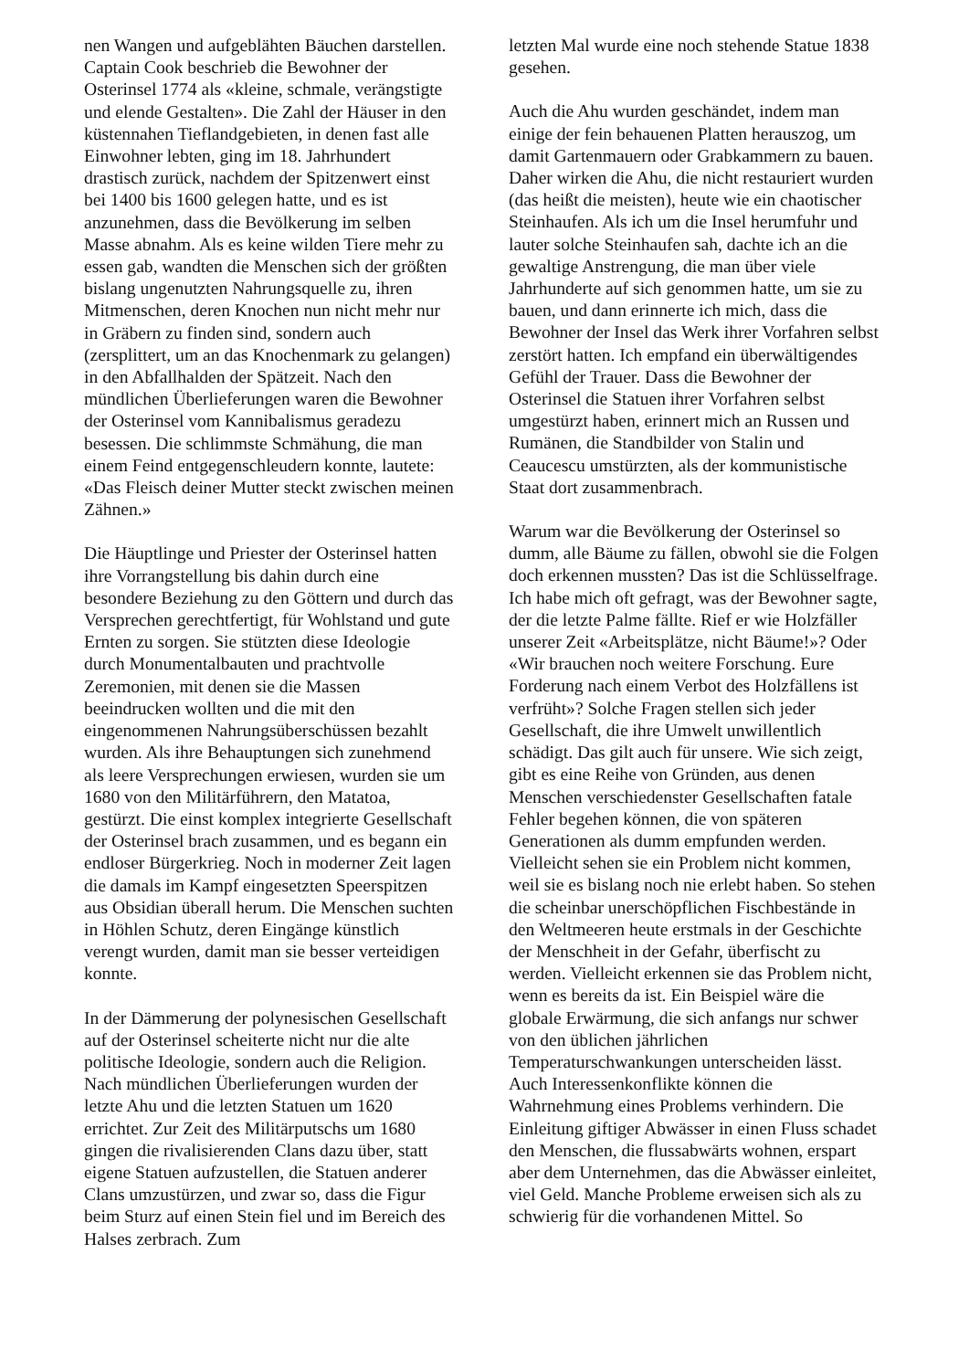nen Wangen und aufgeblähten Bäuchen darstellen. Captain Cook beschrieb die Bewohner der Osterinsel 1774 als «kleine, schmale, verängstigte und elende Gestalten». Die Zahl der Häuser in den küstennahen Tieflandgebieten, in denen fast alle Einwohner lebten, ging im 18. Jahrhundert drastisch zurück, nachdem der Spitzenwert einst bei 1400 bis 1600 gelegen hatte, und es ist anzunehmen, dass die Bevölkerung im selben Masse abnahm. Als es keine wilden Tiere mehr zu essen gab, wandten die Menschen sich der größten bislang ungenutzten Nahrungsquelle zu, ihren Mitmenschen, deren Knochen nun nicht mehr nur in Gräbern zu finden sind, sondern auch (zersplittert, um an das Knochenmark zu gelangen) in den Abfallhalden der Spätzeit. Nach den mündlichen Überlieferungen waren die Bewohner der Osterinsel vom Kannibalismus geradezu besessen. Die schlimmste Schmähung, die man einem Feind entgegenschleudern konnte, lautete: «Das Fleisch deiner Mutter steckt zwischen meinen Zähnen.»
Die Häuptlinge und Priester der Osterinsel hatten ihre Vorrangstellung bis dahin durch eine besondere Beziehung zu den Göttern und durch das Versprechen gerechtfertigt, für Wohlstand und gute Ernten zu sorgen. Sie stützten diese Ideologie durch Monumentalbauten und prachtvolle Zeremonien, mit denen sie die Massen beeindrucken wollten und die mit den eingenommenen Nahrungsüberschüssen bezahlt wurden. Als ihre Behauptungen sich zunehmend als leere Versprechungen erwiesen, wurden sie um 1680 von den Militärführern, den Matatoa, gestürzt. Die einst komplex integrierte Gesellschaft der Osterinsel brach zusammen, und es begann ein endloser Bürgerkrieg. Noch in moderner Zeit lagen die damals im Kampf eingesetzten Speerspitzen aus Obsidian überall herum. Die Menschen suchten in Höhlen Schutz, deren Eingänge künstlich verengt wurden, damit man sie besser verteidigen konnte.
In der Dämmerung der polynesischen Gesellschaft auf der Osterinsel scheiterte nicht nur die alte politische Ideologie, sondern auch die Religion. Nach mündlichen Überlieferungen wurden der letzte Ahu und die letzten Statuen um 1620 errichtet. Zur Zeit des Militärputschs um 1680 gingen die rivalisierenden Clans dazu über, statt eigene Statuen aufzustellen, die Statuen anderer Clans umzustürzen, und zwar so, dass die Figur beim Sturz auf einen Stein fiel und im Bereich des Halses zerbrach. Zum
letzten Mal wurde eine noch stehende Statue 1838 gesehen.
Auch die Ahu wurden geschändet, indem man einige der fein behauenen Platten herauszog, um damit Gartenmauern oder Grabkammern zu bauen. Daher wirken die Ahu, die nicht restauriert wurden (das heißt die meisten), heute wie ein chaotischer Steinhaufen. Als ich um die Insel herumfuhr und lauter solche Steinhaufen sah, dachte ich an die gewaltige Anstrengung, die man über viele Jahrhunderte auf sich genommen hatte, um sie zu bauen, und dann erinnerte ich mich, dass die Bewohner der Insel das Werk ihrer Vorfahren selbst zerstört hatten. Ich empfand ein überwältigendes Gefühl der Trauer. Dass die Bewohner der Osterinsel die Statuen ihrer Vorfahren selbst umgestürzt haben, erinnert mich an Russen und Rumänen, die Standbilder von Stalin und Ceaucescu umstürzten, als der kommunistische Staat dort zusammenbrach.
Warum war die Bevölkerung der Osterinsel so dumm, alle Bäume zu fällen, obwohl sie die Folgen doch erkennen mussten? Das ist die Schlüsselfrage. Ich habe mich oft gefragt, was der Bewohner sagte, der die letzte Palme fällte. Rief er wie Holzfäller unserer Zeit «Arbeitsplätze, nicht Bäume!»? Oder «Wir brauchen noch weitere Forschung. Eure Forderung nach einem Verbot des Holzfällens ist verfrüht»? Solche Fragen stellen sich jeder Gesellschaft, die ihre Umwelt unwillentlich schädigt. Das gilt auch für unsere. Wie sich zeigt, gibt es eine Reihe von Gründen, aus denen Menschen verschiedenster Gesellschaften fatale Fehler begehen können, die von späteren Generationen als dumm empfunden werden. Vielleicht sehen sie ein Problem nicht kommen, weil sie es bislang noch nie erlebt haben. So stehen die scheinbar unerschöpflichen Fischbestände in den Weltmeeren heute erstmals in der Geschichte der Menschheit in der Gefahr, überfischt zu werden. Vielleicht erkennen sie das Problem nicht, wenn es bereits da ist. Ein Beispiel wäre die globale Erwärmung, die sich anfangs nur schwer von den üblichen jährlichen Temperaturschwankungen unterscheiden lässt. Auch Interessenkonflikte können die Wahrnehmung eines Problems verhindern. Die Einleitung giftiger Abwässer in einen Fluss schadet den Menschen, die flussabwärts wohnen, erspart aber dem Unternehmen, das die Abwässer einleitet, viel Geld. Manche Probleme erweisen sich als zu schwierig für die vorhandenen Mittel. So